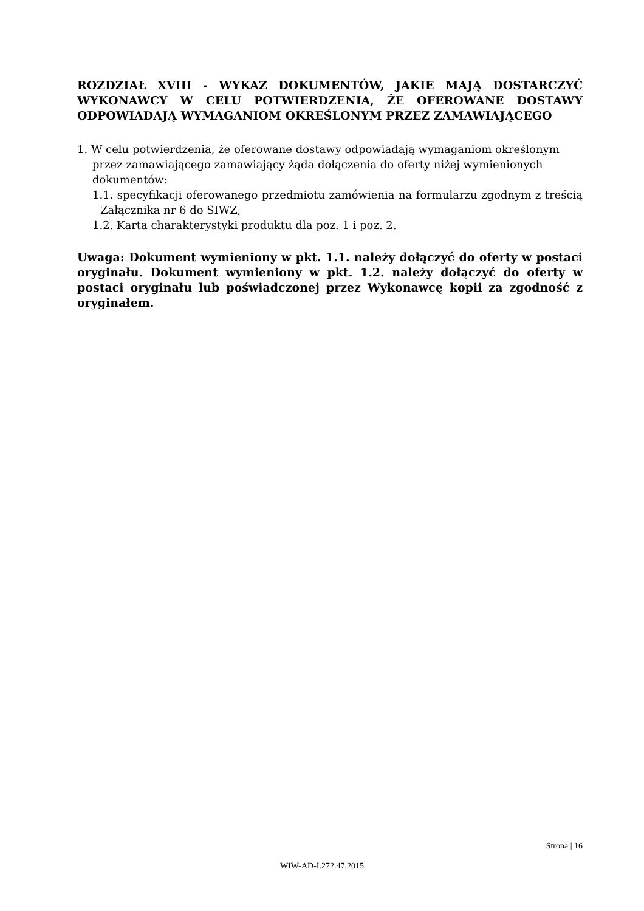ROZDZIAŁ XVIII - WYKAZ DOKUMENTÓW, JAKIE MAJĄ DOSTARCZYĆ WYKONAWCY W CELU POTWIERDZENIA, ŻE OFEROWANE DOSTAWY ODPOWIADAJĄ WYMAGANIOM OKREŚLONYM PRZEZ ZAMAWIAJĄCEGO
1. W celu potwierdzenia, że oferowane dostawy odpowiadają wymaganiom określonym przez zamawiającego zamawiający żąda dołączenia do oferty niżej wymienionych dokumentów:
1.1. specyfikacji oferowanego przedmiotu zamówienia na formularzu zgodnym z treścią Załącznika nr 6 do SIWZ,
1.2. Karta charakterystyki produktu dla poz. 1 i poz. 2.
Uwaga: Dokument wymieniony w pkt. 1.1. należy dołączyć do oferty w postaci oryginału. Dokument wymieniony w pkt. 1.2. należy dołączyć do oferty w postaci oryginału lub poświadczonej przez Wykonawcę kopii za zgodność z oryginałem.
Strona | 16
WIW-AD-I.272.47.2015